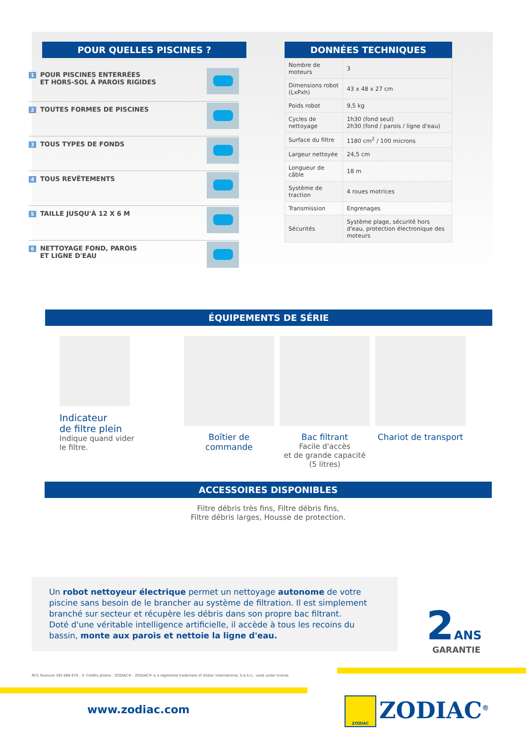POUR QUELLES PISCINES ?
1 POUR PISCINES ENTERRÉES
ET HORS-SOL À PAROIS RIGIDES
2 TOUTES FORMES DE PISCINES
3 TOUS TYPES DE FONDS
4 TOUS REVÊTEMENTS
5 TAILLE JUSQU'À 12 X 6 M
6 NETTOYAGE FOND, PAROIS
ET LIGNE D'EAU
DONNÉES TECHNIQUES
| Nombre de moteurs | 3 |
| Dimensions robot (LxPxh) | 43 x 48 x 27 cm |
| Poids robot | 9,5 kg |
| Cycles de nettoyage | 1h30 (fond seul) 2h30 (fond / parois / ligne d'eau) |
| Surface du filtre | 1180 cm<sup>2</sup> / 100 microns |
| Largeur nettoyée | 24,5 cm |
| Longueur de câble | 18 m |
| Système de traction | 4 roues motrices |
| Transmission | Engrenages |
| Sécurités | Système plage, sécurité hors d'eau, protection électronique des moteurs |
ÉQUIPEMENTS DE SÉRIE
Indicateur
de filtre plein
Indique quand vider
le filtre.
Boîtier de commande Bac filtrant
Facile d'accès
et de grande capacité
(5 litres)
Chariot de transport
ACCESSOIRES DISPONIBLES
Filtre débris très fins, Filtre débris fins,
Filtre débris larges, Housse de protection.
Un robot nettoyeur électrique permet un nettoyage autonome de votre piscine sans besoin de le brancher au système de filtration. Il est simplement branché sur secteur et récupère les débris dans son propre bac filtrant.
Doté d'une véritable intelligence artificielle, il accède à tous les recoins du bassin, monte aux parois et nettoie la ligne d'eau.
2 ANS
GARANTIE
RCS Toulouse 395 068 679 - © Crédits photos : ZODIAC® - ZODIAC® is a registered trademark of Zodiac International, S.A.S.U., used under license
www.zodiac.com
ZODIAC ZODIAC<sup>®</sup>